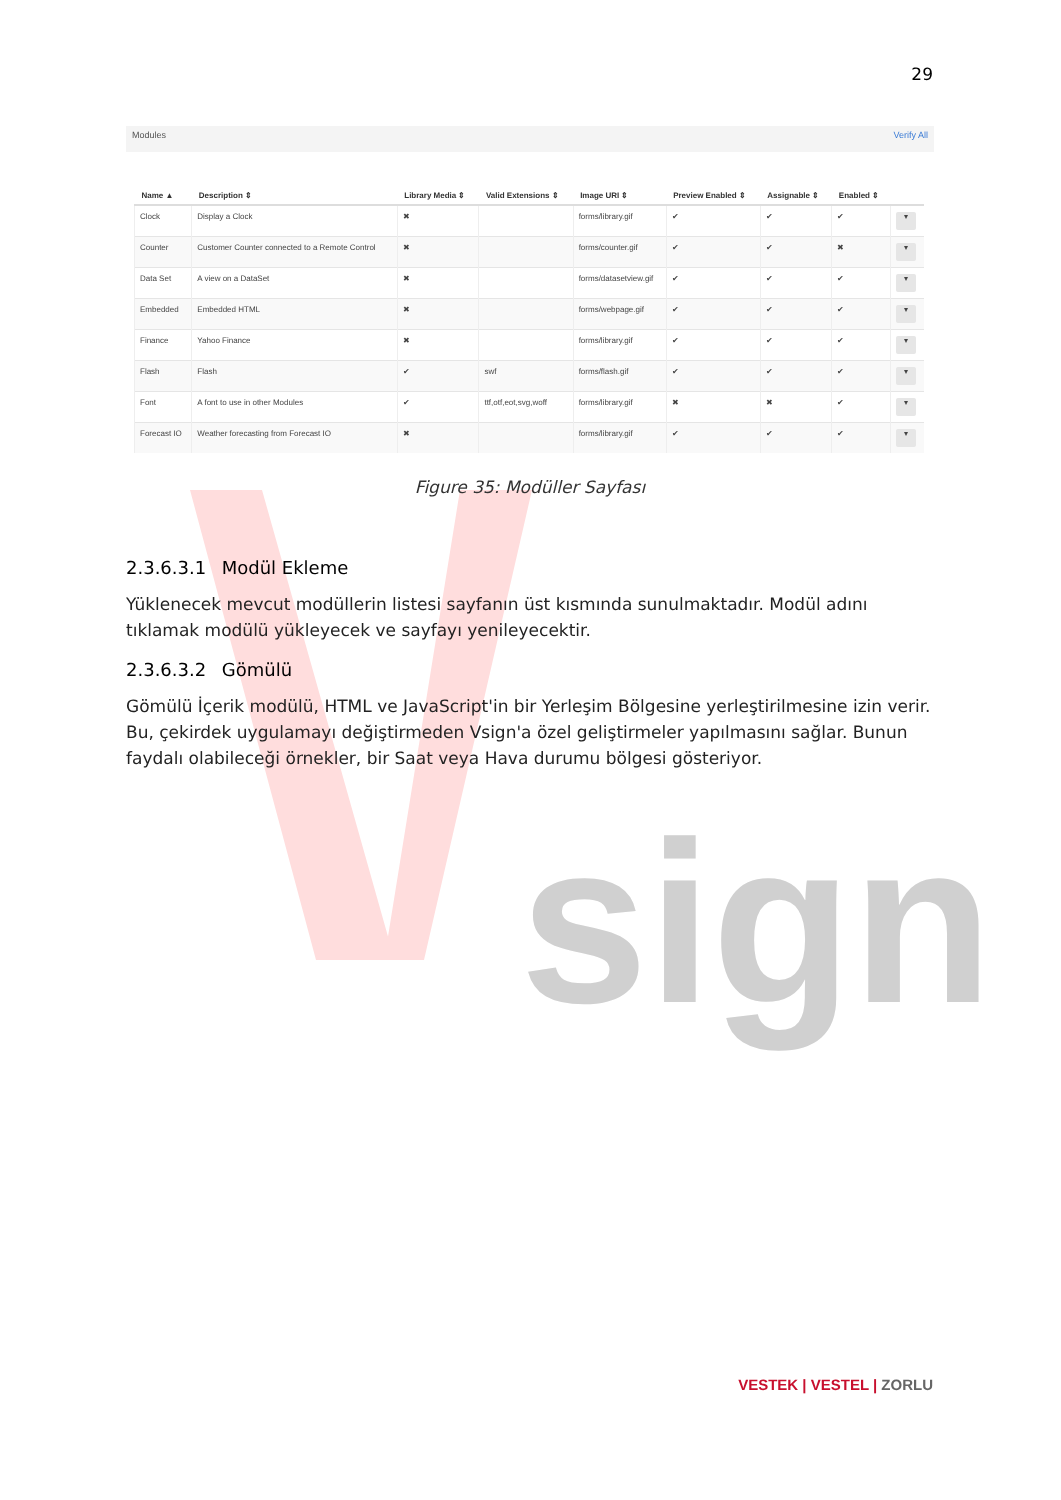sign
29
Modules Verify All
| Name ▲ | Description ⇕ | Library Media ⇕ | Valid Extensions ⇕ | Image URI ⇕ | Preview Enabled ⇕ | Assignable ⇕ | Enabled ⇕ | |
| --- | --- | --- | --- | --- | --- | --- | --- | --- |
| Clock | Display a Clock | ✖ | | forms/library.gif | ✔ | ✔ | ✔ | ▾ |
| Counter | Customer Counter connected to a Remote Control | ✖ | | forms/counter.gif | ✔ | ✔ | ✖ | ▾ |
| Data Set | A view on a DataSet | ✖ | | forms/datasetview.gif | ✔ | ✔ | ✔ | ▾ |
| Embedded | Embedded HTML | ✖ | | forms/webpage.gif | ✔ | ✔ | ✔ | ▾ |
| Finance | Yahoo Finance | ✖ | | forms/library.gif | ✔ | ✔ | ✔ | ▾ |
| Flash | Flash | ✔ | swf | forms/flash.gif | ✔ | ✔ | ✔ | ▾ |
| Font | A font to use in other Modules | ✔ | ttf,otf,eot,svg,woff | forms/library.gif | ✖ | ✖ | ✔ | ▾ |
| Forecast IO | Weather forecasting from Forecast IO | ✖ | | forms/library.gif | ✔ | ✔ | ✔ | ▾ |
Figure 35: Modüller Sayfası
2.3.6.3.1 Modül Ekleme
Yüklenecek mevcut modüllerin listesi sayfanın üst kısmında sunulmaktadır. Modül adını tıklamak modülü yükleyecek ve sayfayı yenileyecektir.
2.3.6.3.2 Gömülü
Gömülü İçerik modülü, HTML ve JavaScript'in bir Yerleşim Bölgesine yerleştirilmesine izin verir. Bu, çekirdek uygulamayı değiştirmeden Vsign'a özel geliştirmeler yapılmasını sağlar. Bunun faydalı olabileceği örnekler, bir Saat veya Hava durumu bölgesi gösteriyor.
VESTEK | VESTEL | ZORLU